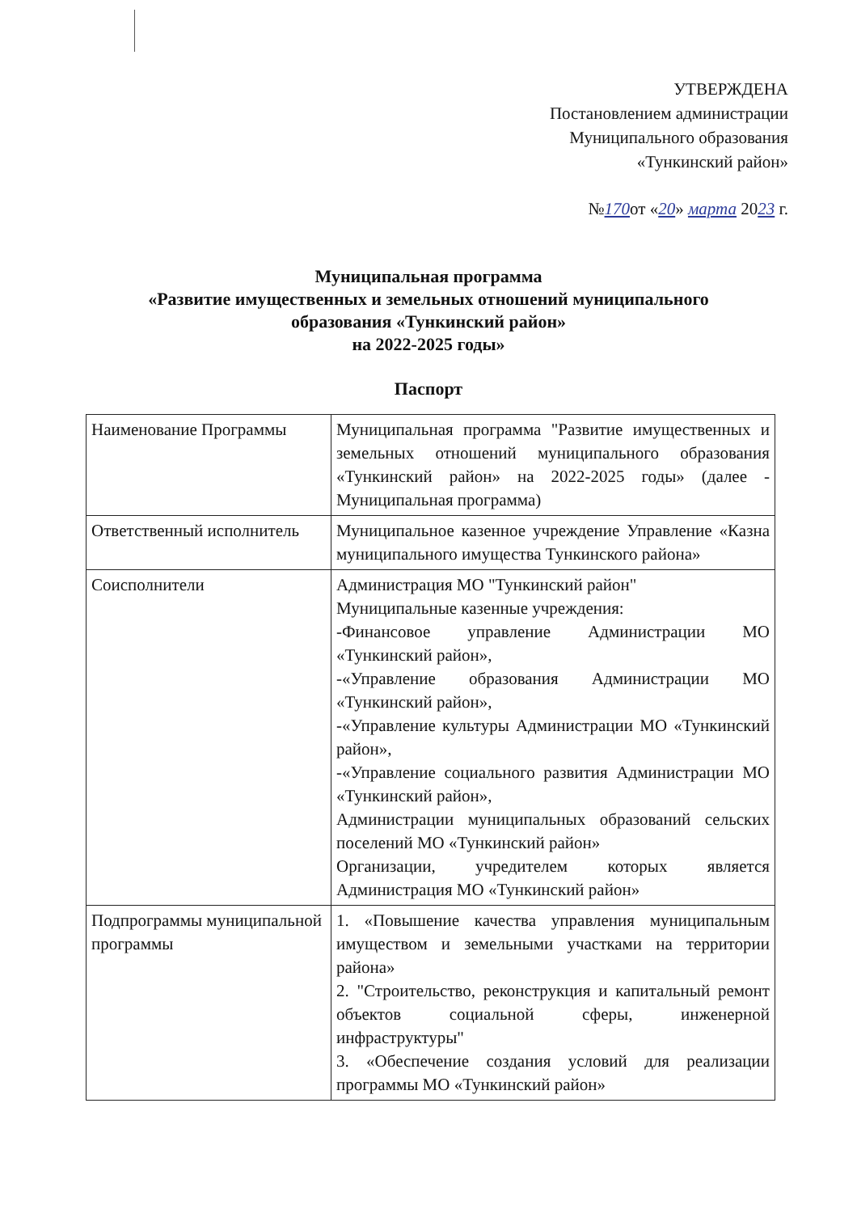УТВЕРЖДЕНА
Постановлением администрации
Муниципального образования
«Тункинский район»
№170от «20» марта 2023 г.
Муниципальная программа
«Развитие имущественных и земельных отношений муниципального
образования «Тункинский район»
на 2022-2025 годы»
Паспорт
| Наименование Программы | Муниципальная программа "Развитие имущественных и земельных отношений муниципального образования «Тункинский район» на 2022-2025 годы» (далее - Муниципальная программа) |
| Ответственный исполнитель | Муниципальное казенное учреждение Управление «Казна муниципального имущества Тункинского района» |
| Соисполнители | Администрация МО "Тункинский район" Муниципальные казенные учреждения: -Финансовое управление Администрации МО «Тункинский район», -«Управление образования Администрации МО «Тункинский район», -«Управление культуры Администрации МО «Тункинский район», -«Управление социального развития Администрации МО «Тункинский район», Администрации муниципальных образований сельских поселений МО «Тункинский район» Организации, учредителем которых является Администрация МО «Тункинский район» |
| Подпрограммы муниципальной программы | 1. «Повышение качества управления муниципальным имуществом и земельными участками на территории района» 2. "Строительство, реконструкция и капитальный ремонт объектов социальной сферы, инженерной инфраструктуры" 3. «Обеспечение создания условий для реализации программы МО «Тункинский район» |